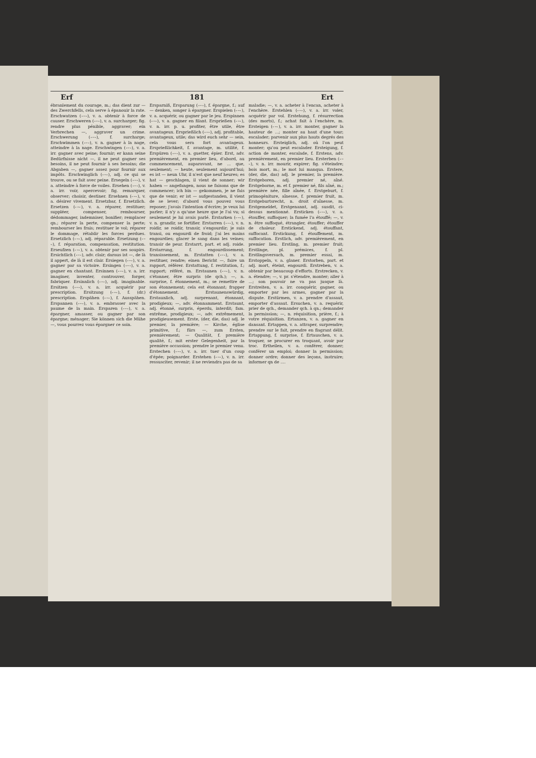Erf 181 Ert
ébranlement du courage, m.; das dient zur — des Zwerchfells, cela serve à épanouir la rate. Erschwatzen (⏑–⏑), v. a. obtenir à force de causer. Erschweren (⏑–⏑), v. a. surcharger; fig. rendre plus pénible, aggraver; ein Verbrechen —, aggraver un crime. Erschwerung (⏑–⏑), f. surcharge; Erschwimmen (⏑–⏑), v. n. gagner à la nage, atteindre à la nage. Erschwingen (⏑–⏑), v. a. irr. gagner avec peine; fournir; er kann seine Bedürfnisse nicht —, il ne peut gagner ses besoins, il ne peut fournir à ses besoins; die Abgaben —, gagner assez pour fournir aux impôts. Erschwinglich (⏑–⏑), adj. ce qui se trouve, ou se fait avec peine. Ersegeln (⏑–⏑), v. a. atteindre à force de voiles. Ersehen (⏑–⏑), v. a. irr. voir, apercevoir; fig. remarquer, observer; choisir, destiner. Ersehnen (⏑–⏑), v. a. désirer vivement. Ersetzbar, f. Ersetzlich. Ersetzen (⏑–⏑), v. a. réparer, restituer; suppléer, compenser, rembourser, dédommager, indemniser, bonifier; remplacer qn.; réparer la perte, compenser la perte; rembourser les frais; restituer le vol; réparer le dommage, rétablir les forces perdues. Ersetzlich (⏑–⏑), adj. réparable. Ersetzung (⏑–⏑), f. réparation, compensation, restitution. Erseufzen (⏑–⏑), v. a. obtenir par ses soupirs. Ersichtlich (⏑–⏑), adv. clair; daraus ist —, de là il appert, de là il est clair. Ersiegen (⏑–⏑), v. a. gagner par sa victoire. Ersingen (⏑–⏑), v. a. gagner en chantant. Ersinnen (⏑–⏑), v. a. irr. imaginer, inventer, controuver, forger, fabriquer. Ersinnlich (⏑–⏑), adj. imaginable. Ersitzen (⏑–⏑), v. a. irr. acquérir par prescription. Ersitzung (⏑–⏑), f. (dr.) prescription. Erspähen (⏑–⏑), f. Ausspähen. Erspannen (⏑–⏑), v. a. embrasser avec la paume de la main. Ersparen (⏑–⏑), v. a. épargner, amasser, ou gagner par son épargne; ménager; Sie können sich die Mühe —, vous pourrez vous épargner ce soin.
Ersparniß, Ersparung (⏑–⏑), f. épargne, f.; auf — denken, songer à épargner. Erspielen (⏑–⏑), v. a. acquérir, ou gagner par le jeu. Erspinnen (⏑–⏑), v. a. gagner en filant. Ersprießen (⏑–⏑), v. n. irr. p. u. profiter, être utile, être avantageux. Ersprießlich (⏑–⏑), adj. profitable, avantageux, utile; das wird euch sehr — sein, cela vous sera fort avantageux. Ersprießlichkeit, f. avantage, m. utilité, f. Erspüren (⏑–⏑), v. a. guetter, épier. Erst, adv. premièrement, en premier lieu, d'abord, au commencement, auparavant, ne ... que, seulement; — heute, seulement aujourd'hui; es ist — neun Uhr, il n'est que neuf heures; es hat — geschlagen, il vient de sonner; wir haben — angefangen, nous ne faisons que de commencer; ich bin — gekommen, je ne fais que de venir; er ist — aufgestanden, il vient de se lever; d'abord vous pouvez vous reposer; j'avais l'intention d'écrire; je veux lui parler; il n'y a qu'une heure que je l'ai vu; si seulement je lui avais parlé. Erstarken (⏑–⏑), v. n. grandir, se fortifier. Erstarren (⏑–⏑), v. n. roidir, se roidir, transir, s'engourdir; je suis transi, ou engourdi de froid; j'ai les mains engourdies; glacer le sang dans les veines; transir de peur. Erstarrt, part. et adj. roide. Erstarrung, f. engourdissement; transissement, m. Erstatten (⏑–⏑), v. a. restituer, rendre; einen Bericht —, faire un rapport, référer. Erstattung, f. restitution, f.; rapport; référé, m. Erstaunen (⏑–⏑), v. n. s'étonner, être surpris (de qch.); —, n. surprise, f. étonnement, m.; se remettre de son étonnement; cela est étonnant; frapper d'étonnement. Erstaunenswürdig, Erstaunlich, adj. surprenant, étonnant, prodigieux; —, adv. étonnamment. Erstaunt, adj. étonné, surpris, éperdu, interdit; fam. extrême, prodigieux; —, adv. extrêmement, prodigieusement. Erste, (der, die, das) adj. le premier, la première; — Kirche, église primitive, f.; fürs —, zum Ersten, premièrement; — Qualität, f. première qualité, f.; mit erster Gelegenheit, par la première occassion; prendre le premier venu. Erstechen (⏑–⏑), v. a. irr. tuer d'un coup d'épée; poignarder. Erstehen (⏑–⏑), v. n. irr. ressusciter, revenir; il ne reviendra pas de sa
maladie; —, v. a. acheter à l'encan, acheter à l'enchère. Erstehlen (⏑–⏑), v. a. irr. voler, acquérir par vol. Erstehung, f. résurrection (des morts), f.; achat fait à l'enchère, m. Ersteigen (⏑–⏑), v. a. irr. monter, gagner la hauteur de ...; monter au haut d'une tour; escalader; parvenir aux plus hauts degrés des honneurs. Ersteiglich, adj. où l'on peut monter; qu'ou peut escalader. Ersteigung, f. action de monter, escalade, f. Erstens, adv. premièrement, en premier lieu. Ersterben (⏑–⏑), v. n. irr. mourir, expirer; fig. s'éteindre; bois mort, m.; le mot lui manqua. Erstere, (der, die, das) adj. le premier, la première. Erstgeboren, adj. premier né, aîné. Erstgeborne, m. et f. premier né, fils aîné, m.; première née, fille aînée, f. Erstgeburt, f. primogéniture, aînesse, f. premier fruit, m. Erstgeburtsrecht, n. droit d'aînesse, m. Erstgemeldet, Erstgenannt, adj. susdit, ci-dessus mentionné. Ersticken (⏑–⏑), v. a. étouffer, suffoquer; la fumée l'a étouffé; —, v. n. être suffoqué, étrangler, étouffer; étouffer de chaleur. Erstickend, adj. étouffant, suffocant. Erstickung, f. étouffement, m. suffocation. Erstlich, adv. premièrement, en premier lieu. Erstling, m. premier fruit; Erstlinge, pl. prémices, f. pl. Erstlingsversuch, m. premier essai, m. Erstoppeln, v. a. glaner. Erstorben, part. et adj. mort, éteint, engourdi. Erstreben, v. a. obtenir par beaucoup d'efforts. Erstrecken, v. a. étendre; —, v. pr. s'étendre, monter; aller à ...; son pouvoir ne va pas jusque là. Erstreiten, v. a. irr. conquérir, gagner, ou emporter par les armes, gagner par la dispute. Erstürmen, v. a. prendre d'assaut, emporter d'assaut. Ersuchen, v. a. requérir, prier de qch., demander qch. à qn.; demander la permission; —, n. réquisition, prière, f.; à votre réquisition. Ertanzen, v. a. gagner en dansant. Ertappen, v. a. attraper, surprendre; prendre sur le fait, prendre en flagrant délit. Ertappung, f. surprise, f. Ertauschen, v. a. troquer, se procurer en troquant, avoir par troc. Ertheilen, v. a. conférer, donner; conférer un emploi; donner la permission; donner ordre; donner des leçons, instruire; informer qn de ....